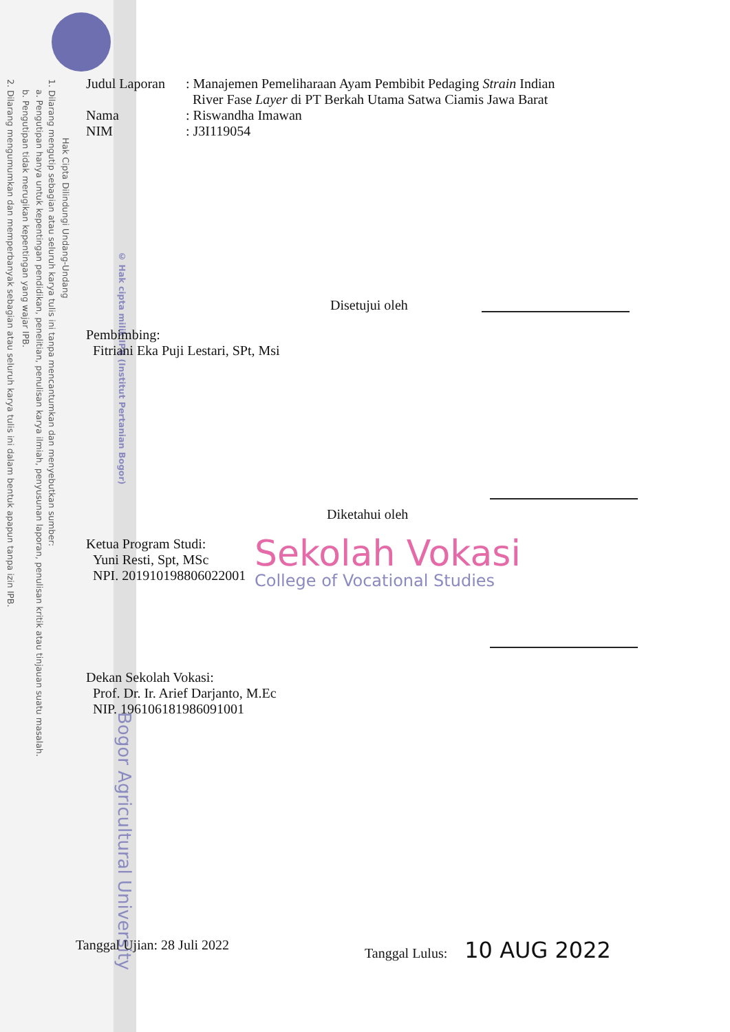Hak Cipta Dilindungi Undang-Undang
1. Dilarang mengutip sebagian atau seluruh karya tulis ini tanpa mencantumkan dan menyebutkan sumber:
a. Pengutipan hanya untuk kepentingan pendidikan, penelitian, penulisan karya ilmiah, penyusunan laporan, penulisan kritik atau tinjauan suatu masalah.
b. Pengutipan tidak merugikan kepentingan yang wajar IPB.
2. Dilarang mengumumkan dan memperbanyak sebagian atau seluruh karya tulis ini dalam bentuk apapun tanpa izin IPB.
© Hak cipta milik IPB (Institut Pertanian Bogor)
Bogor Agricultural University
Judul Laporan
: Manajemen Pemeliharaan Ayam Pembibit Pedaging Strain Indian
River Fase Layer di PT Berkah Utama Satwa Ciamis Jawa Barat
Nama : Riswandha Imawan
NIM : J3I119054
Disetujui oleh
Pembimbing:
Fitriani Eka Puji Lestari, SPt, Msi
Diketahui oleh
Ketua Program Studi:
Yuni Resti, Spt, MSc
NPI. 201910198806022001
Sekolah Vokasi
College of Vocational Studies
Dekan Sekolah Vokasi:
Prof. Dr. Ir. Arief Darjanto, M.Ec
NIP. 196106181986091001
Tanggal Ujian: 28 Juli 2022 Tanggal Lulus: 10 AUG 2022